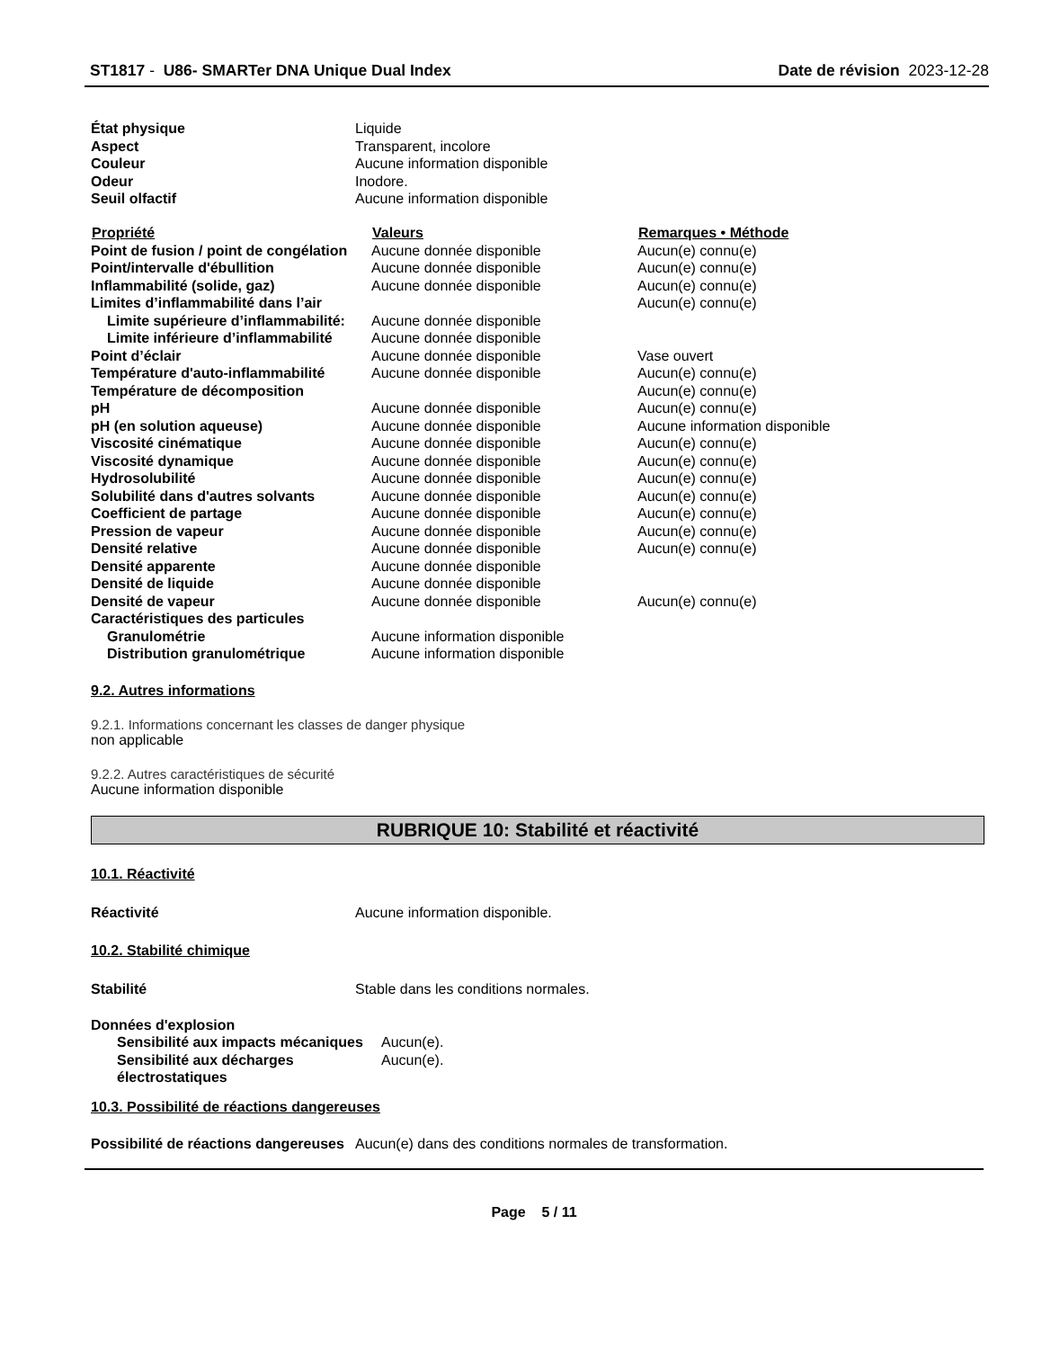ST1817 - U86- SMARTer DNA Unique Dual Index Date de révision 2023-12-28
| État physique | Liquide |
| Aspect | Transparent, incolore |
| Couleur | Aucune information disponible |
| Odeur | Inodore. |
| Seuil olfactif | Aucune information disponible |
| Propriété | Valeurs | Remarques • Méthode |
| --- | --- | --- |
| Point de fusion / point de congélation | Aucune donnée disponible | Aucun(e) connu(e) |
| Point/intervalle d'ébullition | Aucune donnée disponible | Aucun(e) connu(e) |
| Inflammabilité (solide, gaz) | Aucune donnée disponible | Aucun(e) connu(e) |
| Limites d’inflammabilité dans l’air | | Aucun(e) connu(e) |
| Limite supérieure d’inflammabilité: | Aucune donnée disponible | |
| Limite inférieure d’inflammabilité | Aucune donnée disponible | |
| Point d’éclair | Aucune donnée disponible | Vase ouvert |
| Température d'auto-inflammabilité | Aucune donnée disponible | Aucun(e) connu(e) |
| Température de décomposition | | Aucun(e) connu(e) |
| pH | Aucune donnée disponible | Aucun(e) connu(e) |
| pH (en solution aqueuse) | Aucune donnée disponible | Aucune information disponible |
| Viscosité cinématique | Aucune donnée disponible | Aucun(e) connu(e) |
| Viscosité dynamique | Aucune donnée disponible | Aucun(e) connu(e) |
| Hydrosolubilité | Aucune donnée disponible | Aucun(e) connu(e) |
| Solubilité dans d'autres solvants | Aucune donnée disponible | Aucun(e) connu(e) |
| Coefficient de partage | Aucune donnée disponible | Aucun(e) connu(e) |
| Pression de vapeur | Aucune donnée disponible | Aucun(e) connu(e) |
| Densité relative | Aucune donnée disponible | Aucun(e) connu(e) |
| Densité apparente | Aucune donnée disponible | |
| Densité de liquide | Aucune donnée disponible | |
| Densité de vapeur | Aucune donnée disponible | Aucun(e) connu(e) |
| Caractéristiques des particules | | |
| Granulométrie | Aucune information disponible | |
| Distribution granulométrique | Aucune information disponible | |
9.2. Autres informations
9.2.1. Informations concernant les classes de danger physique
non applicable
9.2.2. Autres caractéristiques de sécurité
Aucune information disponible
RUBRIQUE 10: Stabilité et réactivité
10.1. Réactivité
| Réactivité | Aucune information disponible. |
10.2. Stabilité chimique
| Stabilité | Stable dans les conditions normales. |
| Données d'explosion | |
| Sensibilité aux impacts mécaniques | Aucun(e). |
| Sensibilité aux décharges électrostatiques | Aucun(e). |
10.3. Possibilité de réactions dangereuses
| Possibilité de réactions dangereuses | Aucun(e) dans des conditions normales de transformation. |
Page 5 / 11